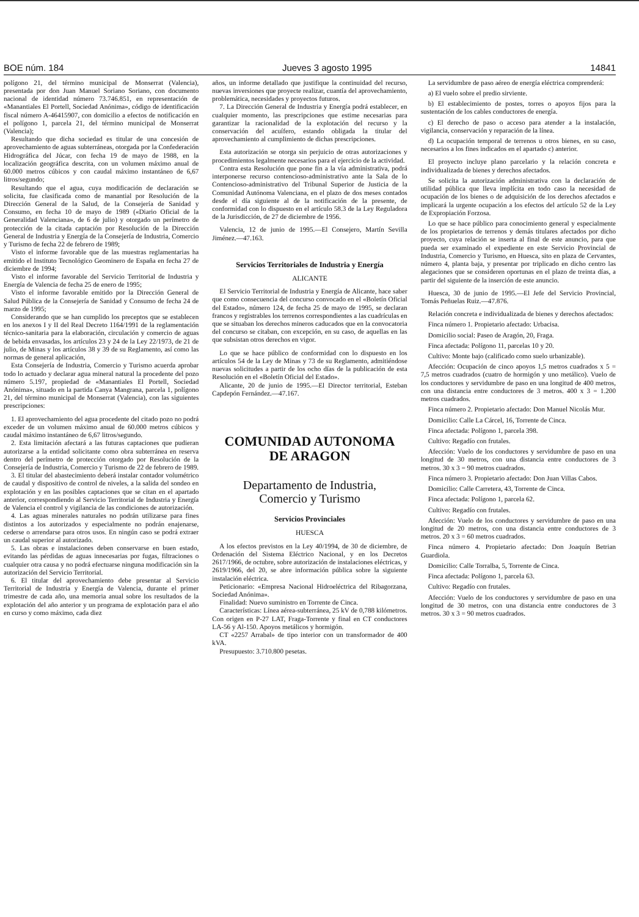BOE núm. 184 Jueves 3 agosto 1995 14841
polígono 21, del término municipal de Monserrat (Valencia), presentada por don Juan Manuel Soriano Soriano, con documento nacional de identidad número 73.746.851, en representación de «Manantiales El Portell, Sociedad Anónima», código de identificación fiscal número A-46415907, con domicilio a efectos de notificación en el polígono 1, parcela 21, del término municipal de Monserrat (Valencia);
Resultando que dicha sociedad es titular de una concesión de aprovechamiento de aguas subterráneas, otorgada por la Confederación Hidrográfica del Júcar, con fecha 19 de mayo de 1988, en la localización geográfica descrita, con un volumen máximo anual de 60.000 metros cúbicos y con caudal máximo instantáneo de 6,67 litros/segundo;
Resultando que el agua, cuya modificación de declaración se solicita, fue clasificada como de manantial por Resolución de la Dirección General de la Salud, de la Consejería de Sanidad y Consumo, en fecha 10 de mayo de 1989 («Diario Oficial de la Generalidad Valenciana», de 6 de julio) y otorgado un perímetro de protección de la citada captación por Resolución de la Dirección General de Industria y Energía de la Consejería de Industria, Comercio y Turismo de fecha 22 de febrero de 1989;
Visto el informe favorable que de las muestras reglamentarias ha emitido el Instituto Tecnológico Geominero de España en fecha 27 de diciembre de 1994;
Visto el informe favorable del Servicio Territorial de Industria y Energía de Valencia de fecha 25 de enero de 1995;
Visto el informe favorable emitido por la Dirección General de Salud Pública de la Consejería de Sanidad y Consumo de fecha 24 de marzo de 1995;
Considerando que se han cumplido los preceptos que se establecen en los anexos I y II del Real Decreto 1164/1991 de la reglamentación técnico-sanitaria para la elaboración, circulación y comercio de aguas de bebida envasadas, los artículos 23 y 24 de la Ley 22/1973, de 21 de julio, de Minas y los artículos 38 y 39 de su Reglamento, así como las normas de general aplicación,
Esta Consejería de Industria, Comercio y Turismo acuerda aprobar todo lo actuado y declarar agua mineral natural la procedente del pozo número 5.197, propiedad de «Manantiales El Portell, Sociedad Anónima», situado en la partida Canya Mangrana, parcela 1, polígono 21, del término municipal de Monserrat (Valencia), con las siguientes prescripciones:
1. El aprovechamiento del agua procedente del citado pozo no podrá exceder de un volumen máximo anual de 60.000 metros cúbicos y caudal máximo instantáneo de 6,67 litros/segundo.
2. Esta limitación afectará a las futuras captaciones que pudieran autorizarse a la entidad solicitante como obra subterránea en reserva dentro del perímetro de protección otorgado por Resolución de la Consejería de Industria, Comercio y Turismo de 22 de febrero de 1989.
3. El titular del abastecimiento deberá instalar contador volumétrico de caudal y dispositivo de control de niveles, a la salida del sondeo en explotación y en las posibles captaciones que se citan en el apartado anterior, correspondiendo al Servicio Territorial de Industria y Energía de Valencia el control y vigilancia de las condiciones de autorización.
4. Las aguas minerales naturales no podrán utilizarse para fines distintos a los autorizados y especialmente no podrán enajenarse, cederse o arrendarse para otros usos. En ningún caso se podrá extraer un caudal superior al autorizado.
5. Las obras e instalaciones deben conservarse en buen estado, evitando las pérdidas de aguas innecesarias por fugas, filtraciones o cualquier otra causa y no podrá efectuarse ninguna modificación sin la autorización del Servicio Territorial.
6. El titular del aprovechamiento debe presentar al Servicio Territorial de Industria y Energía de Valencia, durante el primer trimestre de cada año, una memoria anual sobre los resultados de la explotación del año anterior y un programa de explotación para el año en curso y como máximo, cada diez
años, un informe detallado que justifique la continuidad del recurso, nuevas inversiones que proyecte realizar, cuantía del aprovechamiento, problemática, necesidades y proyectos futuros.
7. La Dirección General de Industria y Energía podrá establecer, en cualquier momento, las prescripciones que estime necesarias para garantizar la racionalidad de la explotación del recurso y la conservación del acuífero, estando obligada la titular del aprovechamiento al cumplimiento de dichas prescripciones.
Esta autorización se otorga sin perjuicio de otras autorizaciones y procedimientos legalmente necesarios para el ejercicio de la actividad.
Contra esta Resolución que pone fin a la vía administrativa, podrá interponerse recurso contencioso-administrativo ante la Sala de lo Contencioso-administrativo del Tribunal Superior de Justicia de la Comunidad Autónoma Valenciana, en el plazo de dos meses contados desde el día siguiente al de la notificación de la presente, de conformidad con lo dispuesto en el artículo 58.3 de la Ley Reguladora de la Jurisdicción, de 27 de diciembre de 1956.
Valencia, 12 de junio de 1995.—El Consejero, Martín Sevilla Jiménez.—47.163.
Servicios Territoriales de Industria y Energía
ALICANTE
El Servicio Territorial de Industria y Energía de Alicante, hace saber que como consecuencia del concurso convocado en el «Boletín Oficial del Estado», número 124, de fecha 25 de mayo de 1995, se declaran francos y registrables los terrenos correspondientes a las cuadrículas en que se situaban los derechos mineros caducados que en la convocatoria del concurso se citaban, con excepción, en su caso, de aquellas en las que subsistan otros derechos en vigor.
Lo que se hace público de conformidad con lo dispuesto en los artículos 54 de la Ley de Minas y 73 de su Reglamento, admitiéndose nuevas solicitudes a partir de los ocho días de la publicación de esta Resolución en el «Boletín Oficial del Estado».
Alicante, 20 de junio de 1995.—El Director territorial, Esteban Capdepón Fernández.—47.167.
COMUNIDAD AUTONOMA
DE ARAGON
Departamento de Industria,
Comercio y Turismo
Servicios Provinciales
HUESCA
A los efectos previstos en la Ley 40/1994, de 30 de diciembre, de Ordenación del Sistema Eléctrico Nacional, y en los Decretos 2617/1966, de octubre, sobre autorización de instalaciones eléctricas, y 2619/1966, del 20, se abre información pública sobre la siguiente instalación eléctrica.
Peticionario: «Empresa Nacional Hidroeléctrica del Ribagorzana, Sociedad Anónima».
Finalidad: Nuevo suministro en Torrente de Cinca.
Características: Línea aérea-subterránea, 25 kV de 0,788 kilómetros. Con origen en P-27 LAT, Fraga-Torrente y final en CT conductores LA-56 y Al-150. Apoyos metálicos y hormigón.
CT «2257 Arrabal» de tipo interior con un transformador de 400 kVA.
Presupuesto: 3.710.800 pesetas.
La servidumbre de paso aéreo de energía eléctrica comprenderá:
a) El vuelo sobre el predio sirviente.
b) El establecimiento de postes, torres o apoyos fijos para la sustentación de los cables conductores de energía.
c) El derecho de paso o acceso para atender a la instalación, vigilancia, conservación y reparación de la línea.
d) La ocupación temporal de terrenos u otros bienes, en su caso, necesarios a los fines indicados en el apartado c) anterior.
El proyecto incluye plano parcelario y la relación concreta e individualizada de bienes y derechos afectados.
Se solicita la autorización administrativa con la declaración de utilidad pública que lleva implícita en todo caso la necesidad de ocupación de los bienes o de adquisición de los derechos afectados e implicará la urgente ocupación a los efectos del artículo 52 de la Ley de Expropiación Forzosa.
Lo que se hace público para conocimiento general y especialmente de los propietarios de terrenos y demás titulares afectados por dicho proyecto, cuya relación se inserta al final de este anuncio, para que pueda ser examinado el expediente en este Servicio Provincial de Industria, Comercio y Turismo, en Huesca, sito en plaza de Cervantes, número 4, planta baja, y presentar por triplicado en dicho centro las alegaciones que se consideren oportunas en el plazo de treinta días, a partir del siguiente de la inserción de este anuncio.
Huesca, 30 de junio de 1995.—El Jefe del Servicio Provincial, Tomás Peñuelas Ruiz.—47.876.
Relación concreta e individualizada de bienes y derechos afectados:
Finca número 1. Propietario afectado: Urbacisa.
Domicilio social: Paseo de Aragón, 20, Fraga.
Finca afectada: Polígono 11, parcelas 10 y 20.
Cultivo: Monte bajo (calificado como suelo urbanizable).
Afección: Ocupación de cinco apoyos 1,5 metros cuadrados x 5 = 7,5 metros cuadrados (cuatro de hormigón y uno metálico). Vuelo de los conductores y servidumbre de paso en una longitud de 400 metros, con una distancia entre conductores de 3 metros. 400 x 3 = 1.200 metros cuadrados.
Finca número 2. Propietario afectado: Don Manuel Nicolás Mur.
Domicilio: Calle La Cárcel, 16, Torrente de Cinca.
Finca afectada: Polígono 1, parcela 398.
Cultivo: Regadío con frutales.
Afección: Vuelo de los conductores y servidumbre de paso en una longitud de 30 metros, con una distancia entre conductores de 3 metros. 30 x 3 = 90 metros cuadrados.
Finca número 3. Propietario afectado: Don Juan Villas Cabos.
Domicilio: Calle Carretera, 43, Torrente de Cinca.
Finca afectada: Polígono 1, parcela 62.
Cultivo: Regadío con frutales.
Afección: Vuelo de los conductores y servidumbre de paso en una longitud de 20 metros, con una distancia entre conductores de 3 metros. 20 x 3 = 60 metros cuadrados.
Finca número 4. Propietario afectado: Don Joaquín Betrian Guardiola.
Domicilio: Calle Torralba, 5, Torrente de Cinca.
Finca afectada: Polígono 1, parcela 63.
Cultivo: Regadío con frutales.
Afección: Vuelo de los conductores y servidumbre de paso en una longitud de 30 metros, con una distancia entre conductores de 3 metros. 30 x 3 = 90 metros cuadrados.